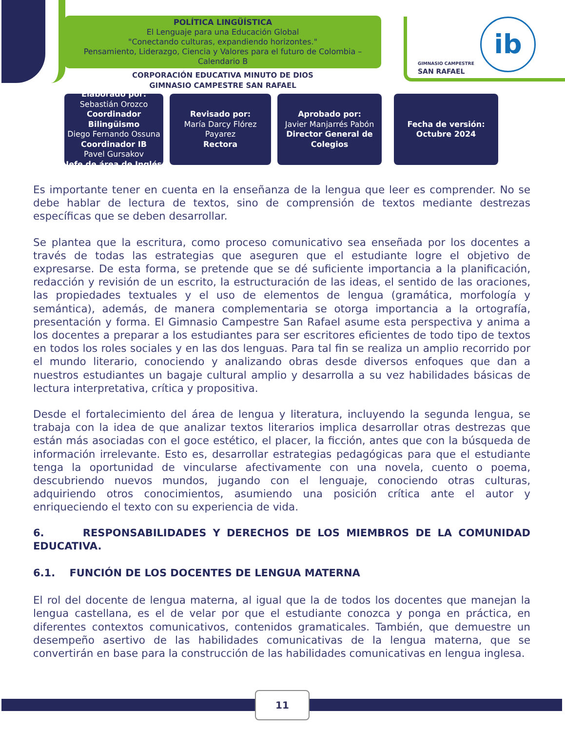POLÍTICA LINGÜÍSTICA
El Lenguaje para una Educación Global
"Conectando culturas, expandiendo horizontes."
Pensamiento, Liderazgo, Ciencia y Valores para el futuro de Colombia – Calendario B
CORPORACIÓN EDUCATIVA MINUTO DE DIOS
GIMNASIO CAMPESTRE SAN RAFAEL
GIMNASIO CAMPESTRE
SAN RAFAEL
ib
Elaborado por:
Sebastián Orozco
Coordinador Bilingüismo
Diego Fernando Ossuna
Coordinador IB
Pavel Gursakov
Jefe de área de Inglés
Revisado por:
María Darcy Flórez Payarez
Rectora
Aprobado por:
Javier Manjarrés Pabón
Director General de Colegios
Fecha de versión:
Octubre 2024
Es importante tener en cuenta en la enseñanza de la lengua que leer es comprender. No se debe hablar de lectura de textos, sino de comprensión de textos mediante destrezas específicas que se deben desarrollar.
Se plantea que la escritura, como proceso comunicativo sea enseñada por los docentes a través de todas las estrategias que aseguren que el estudiante logre el objetivo de expresarse. De esta forma, se pretende que se dé suficiente importancia a la planificación, redacción y revisión de un escrito, la estructuración de las ideas, el sentido de las oraciones, las propiedades textuales y el uso de elementos de lengua (gramática, morfología y semántica), además, de manera complementaria se otorga importancia a la ortografía, presentación y forma. El Gimnasio Campestre San Rafael asume esta perspectiva y anima a los docentes a preparar a los estudiantes para ser escritores eficientes de todo tipo de textos en todos los roles sociales y en las dos lenguas. Para tal fin se realiza un amplio recorrido por el mundo literario, conociendo y analizando obras desde diversos enfoques que dan a nuestros estudiantes un bagaje cultural amplio y desarrolla a su vez habilidades básicas de lectura interpretativa, crítica y propositiva.
Desde el fortalecimiento del área de lengua y literatura, incluyendo la segunda lengua, se trabaja con la idea de que analizar textos literarios implica desarrollar otras destrezas que están más asociadas con el goce estético, el placer, la ficción, antes que con la búsqueda de información irrelevante. Esto es, desarrollar estrategias pedagógicas para que el estudiante tenga la oportunidad de vincularse afectivamente con una novela, cuento o poema, descubriendo nuevos mundos, jugando con el lenguaje, conociendo otras culturas, adquiriendo otros conocimientos, asumiendo una posición crítica ante el autor y enriqueciendo el texto con su experiencia de vida.
6. RESPONSABILIDADES Y DERECHOS DE LOS MIEMBROS DE LA COMUNIDAD EDUCATIVA.
6.1. FUNCIÓN DE LOS DOCENTES DE LENGUA MATERNA
El rol del docente de lengua materna, al igual que la de todos los docentes que manejan la lengua castellana, es el de velar por que el estudiante conozca y ponga en práctica, en diferentes contextos comunicativos, contenidos gramaticales. También, que demuestre un desempeño asertivo de las habilidades comunicativas de la lengua materna, que se convertirán en base para la construcción de las habilidades comunicativas en lengua inglesa.
11